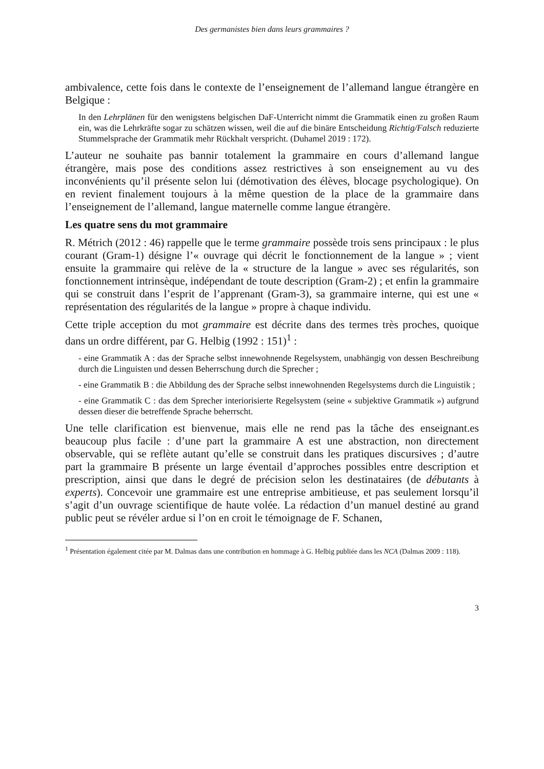Des germanistes bien dans leurs grammaires ?
ambivalence, cette fois dans le contexte de l’enseignement de l’allemand langue étrangère en Belgique :
In den Lehrplänen für den wenigstens belgischen DaF-Unterricht nimmt die Grammatik einen zu großen Raum ein, was die Lehrkräfte sogar zu schätzen wissen, weil die auf die binäre Entscheidung Richtig/Falsch reduzierte Stummelsprache der Grammatik mehr Rückhalt verspricht. (Duhamel 2019 : 172).
L’auteur ne souhaite pas bannir totalement la grammaire en cours d’allemand langue étrangère, mais pose des conditions assez restrictives à son enseignement au vu des inconvénients qu’il présente selon lui (démotivation des élèves, blocage psychologique). On en revient finalement toujours à la même question de la place de la grammaire dans l’enseignement de l’allemand, langue maternelle comme langue étrangère.
Les quatre sens du mot grammaire
R. Métrich (2012 : 46) rappelle que le terme grammaire possède trois sens principaux : le plus courant (Gram-1) désigne l’« ouvrage qui décrit le fonctionnement de la langue » ; vient ensuite la grammaire qui relève de la « structure de la langue » avec ses régularités, son fonctionnement intrinsèque, indépendant de toute description (Gram-2) ; et enfin la grammaire qui se construit dans l’esprit de l’apprenant (Gram-3), sa grammaire interne, qui est une « représentation des régularités de la langue » propre à chaque individu.
Cette triple acception du mot grammaire est décrite dans des termes très proches, quoique dans un ordre différent, par G. Helbig (1992 : 151)<sup>1</sup> :
- eine Grammatik A : das der Sprache selbst innewohnende Regelsystem, unabhängig von dessen Beschreibung durch die Linguisten und dessen Beherrschung durch die Sprecher ;
- eine Grammatik B : die Abbildung des der Sprache selbst innewohnenden Regelsystems durch die Linguistik ;
- eine Grammatik C : das dem Sprecher interiorisierte Regelsystem (seine « subjektive Grammatik ») aufgrund dessen dieser die betreffende Sprache beherrscht.
Une telle clarification est bienvenue, mais elle ne rend pas la tâche des enseignant.es beaucoup plus facile : d’une part la grammaire A est une abstraction, non directement observable, qui se reflète autant qu’elle se construit dans les pratiques discursives ; d’autre part la grammaire B présente un large éventail d’approches possibles entre description et prescription, ainsi que dans le degré de précision selon les destinataires (de débutants à experts). Concevoir une grammaire est une entreprise ambitieuse, et pas seulement lorsqu’il s’agit d’un ouvrage scientifique de haute volée. La rédaction d’un manuel destiné au grand public peut se révéler ardue si l’on en croit le témoignage de F. Schanen,
<sup>1</sup> Présentation également citée par M. Dalmas dans une contribution en hommage à G. Helbig publiée dans les NCA (Dalmas 2009 : 118).
3